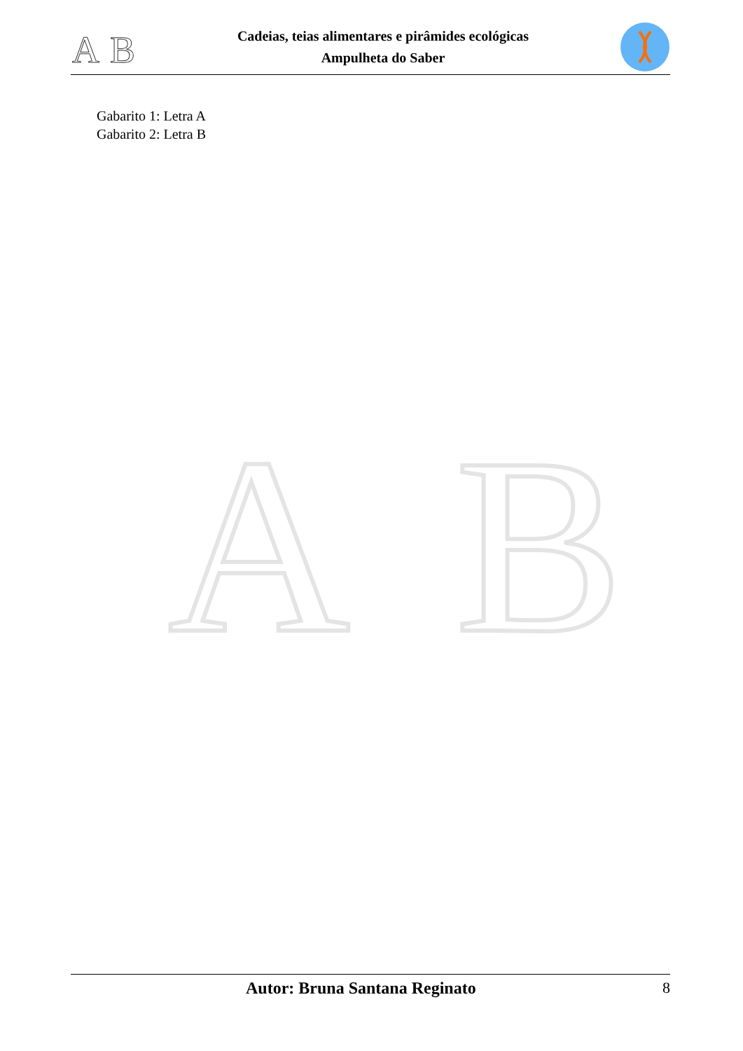A
B
Cadeias, teias alimentares e pirâmides ecológicas
Ampulheta do Saber
Gabarito 1: Letra A
Gabarito 2: Letra B
A
B
Autor: Bruna Santana Reginato 8